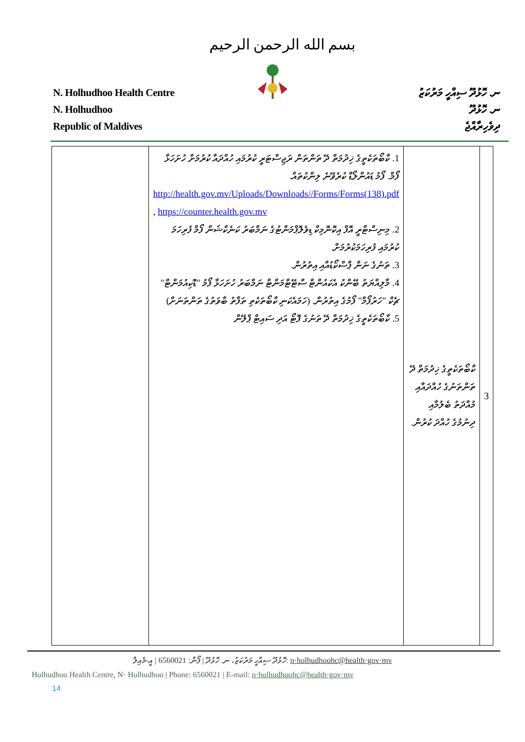بسم الله الرحمن الرحيم
N. Holhudhoo Health Centre
N. Holhudhoo
Republic of Maldives
ނ. ހޮޅުދޫ ސިއްހީ މަރުކަޒު
ނ. ހޮޅުދޫ
ދިވެހިރާއްޖެ
| | 1. ކާބޯތަކެތީގެ ޚިދުމަތް ދޭ ތަންތަން ރަޖިސްޓަރީ ކުރުމައި ހުއްދައާ ކުރުމަށް ހުށަހަޅާ ފޯމް. ފޯމު ޑައުންލޯޑް ކުރެވޭނެ ލިންކުތައް. http://health.gov.mv/Uploads/Downloads//Forms/Forms(138).pdf , https://counter.health.gov.mv 2. މިނިސްޓްރީ އޮފް އިކޮނޮމިކް ޑިވެލޮޕްމަންޓުގެ ނަމްބަރު ކަނެކްޝަން ފޯމް ފުރިހަމަ ކުރުމައި ފުރިހަމަކުރުމަށް. 3. ތަނުގެ ނަން ޕާސްކޯޑުއާއި އިތުރުން. 4. މާލިއްޔަތު ބޭންކު އެކައުންޓް ސްޓޭޓްމަންޓް ނަމްބަރު ހުށަހަޅާ ފޯމު "ޑޮކިއުމަންޓް" ޗެކް "ހަރުފޯމް" ފޯމުގެ އިތުރުން. (ހަމައެކަނި ކާބޯތަކެތި ތަފާތު ބާވަތުގެ ތަންތަނަށް) 5. ކާބޯތަކެތީގެ ޚިދުމަތް ދޭ ތަނުގެ ފޮޓޯ އަދި ސައިޓް ޕްލޭން | ކާބޯތަކެތީގެ ޚިދުމަތް ދޭ ތަންތަނުގެ ހުއްދައާއި މުއްދަތު ބެލުމާއި ދިނުމުގެ ހުއްދަ ކުރުން. | 3 |
ހޮޅުދޫ ސިއްހީ މަރުކަޒު، ނ. ހޮޅުދޫ | ފޯން: 6560021 | އީ-މެއިލް: n·holhudhoohc@health·gov·mv
Holhudhoo Health Centre, N· Holhudhoo | Phone: 6560021 | E-mail: n·holhudhoohc@health·gov·mv
14